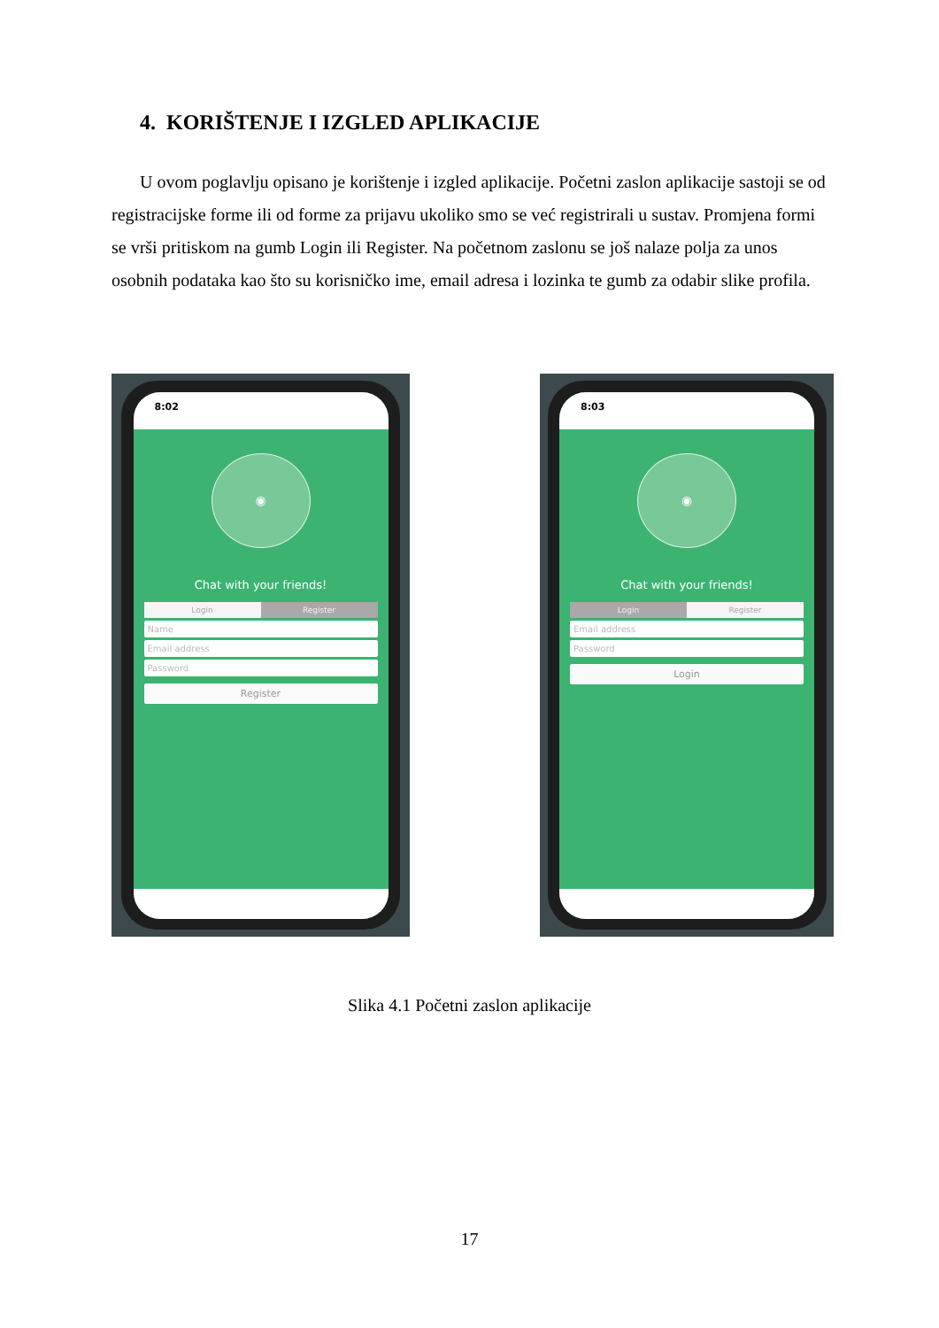4. KORIŠTENJE I IZGLED APLIKACIJE
U ovom poglavlju opisano je korištenje i izgled aplikacije. Početni zaslon aplikacije sastoji se od registracijske forme ili od forme za prijavu ukoliko smo se već registrirali u sustav. Promjena formi se vrši pritiskom na gumb Login ili Register. Na početnom zaslonu se još nalaze polja za unos osobnih podataka kao što su korisničko ime, email adresa i lozinka te gumb za odabir slike profila.
8:02
◉
Chat with your friends!
Login Register
Name
Email address
Password
Register
8:03
◉
Chat with your friends!
Login Register
Email address
Password
Login
Slika 4.1 Početni zaslon aplikacije
17